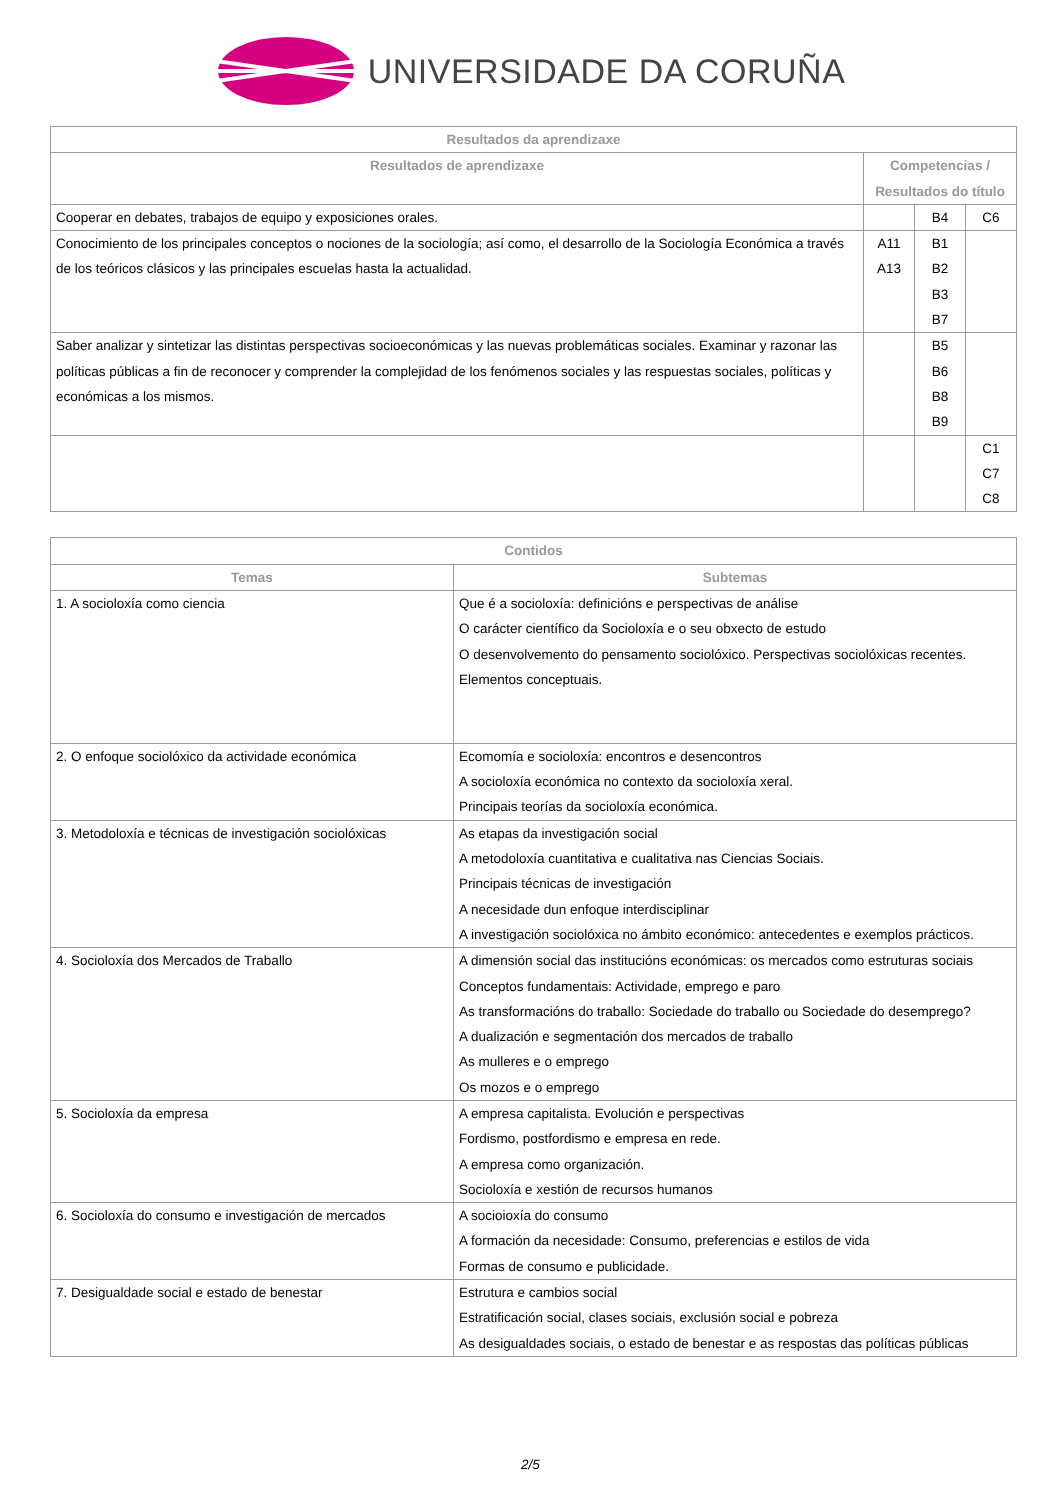UNIVERSIDADE DA CORUÑA
| Resultados da aprendizaxe | | | |
| --- | --- | --- | --- |
| Resultados de aprendizaxe | Competencias / Resultados do título | | |
| Cooperar en debates, trabajos de equipo y exposiciones orales. | | B4 | C6 |
| Conocimiento de los principales conceptos o nociones de la sociología; así como, el desarrollo de la Sociología Económica a través de los teóricos clásicos y las principales escuelas hasta la actualidad. | A11 A13 | B1 B2 B3 B7 | |
| Saber analizar y sintetizar las distintas perspectivas socioeconómicas y las nuevas problemáticas sociales. Examinar y razonar las políticas públicas a fin de reconocer y comprender la complejidad de los fenómenos sociales y las respuestas sociales, políticas y económicas a los mismos. | | B5 B6 B8 B9 | |
| | | | C1 C7 C8 |
| Contidos | |
| --- | --- |
| Temas | Subtemas |
| 1. A socioloxía como ciencia | Que é a socioloxía: definicións e perspectivas de análise O carácter científico da Socioloxía e o seu obxecto de estudo O desenvolvemento do pensamento sociolóxico. Perspectivas sociolóxicas recentes. Elementos conceptuais. |
| 2. O enfoque sociolóxico da actividade económica | Ecomomía e socioloxía: encontros e desencontros A socioloxía económica no contexto da socioloxía xeral. Principais teorías da socioloxía económica. |
| 3. Metodoloxía e técnicas de investigación sociolóxicas | As etapas da investigación social A metodoloxía cuantitativa e cualitativa nas Ciencias Sociais. Principais técnicas de investigación A necesidade dun enfoque interdisciplinar A investigación sociolóxica no ámbito económico: antecedentes e exemplos prácticos. |
| 4. Socioloxía dos Mercados de Traballo | A dimensión social das institucións económicas: os mercados como estruturas sociais Conceptos fundamentais: Actividade, emprego e paro As transformacións do traballo: Sociedade do traballo ou Sociedade do desemprego? A dualización e segmentación dos mercados de traballo As mulleres e o emprego Os mozos e o emprego |
| 5. Socioloxía da empresa | A empresa capitalista. Evolución e perspectivas Fordismo, postfordismo e empresa en rede. A empresa como organización. Socioloxía e xestión de recursos humanos |
| 6. Socioloxía do consumo e investigación de mercados | A socioioxía do consumo A formación da necesidade: Consumo, preferencias e estilos de vida Formas de consumo e publicidade. |
| 7. Desigualdade social e estado de benestar | Estrutura e cambios social Estratificación social, clases sociais, exclusión social e pobreza As desigualdades sociais, o estado de benestar e as respostas das políticas públicas |
2/5